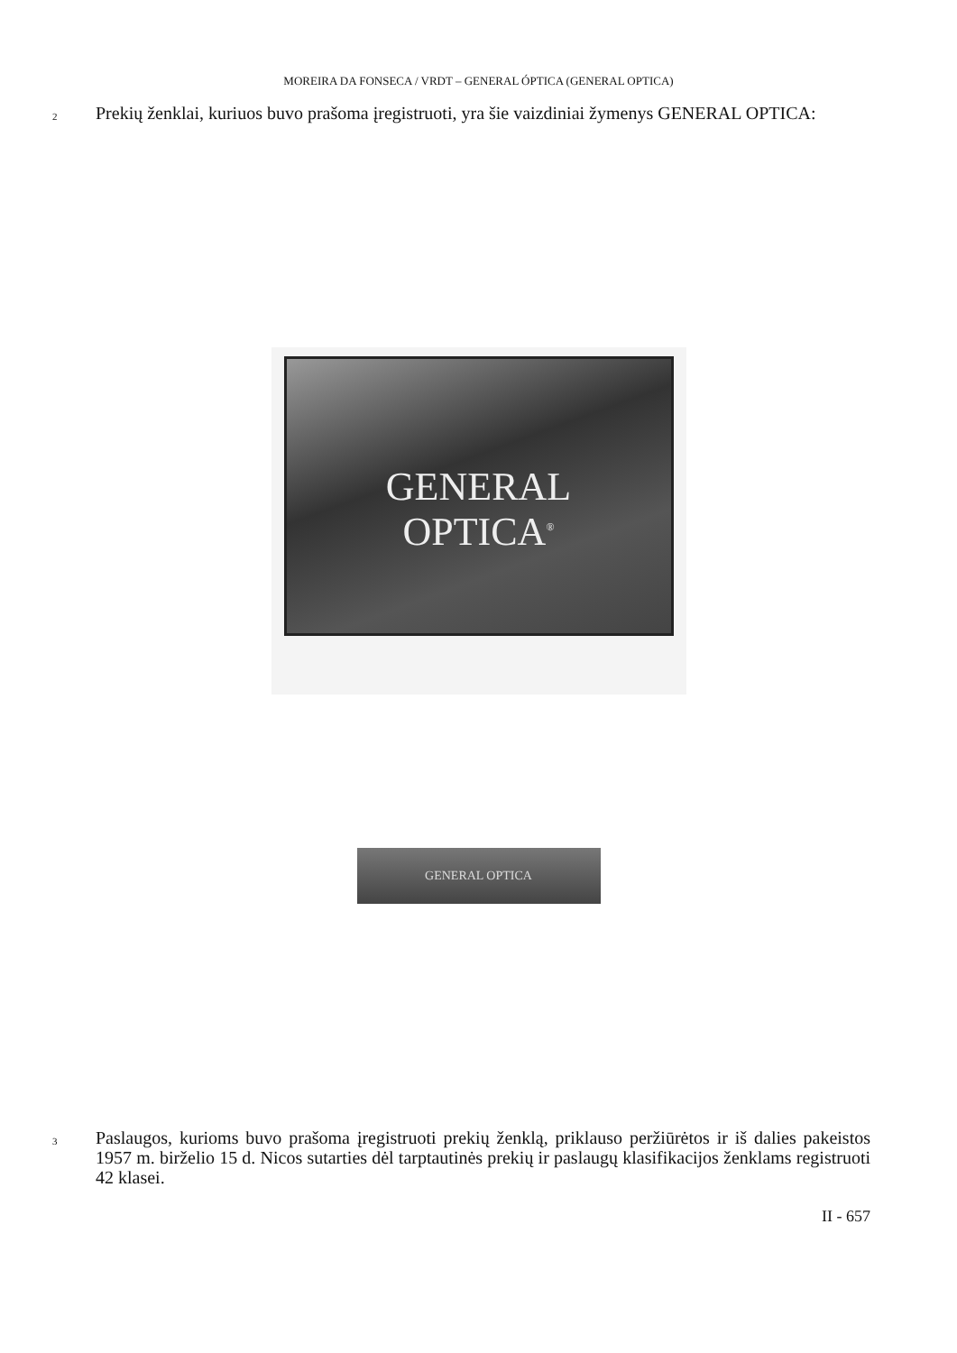MOREIRA DA FONSECA / VRDT – GENERAL ÓPTICA (GENERAL OPTICA)
2
Prekių ženklai, kuriuos buvo prašoma įregistruoti, yra šie vaizdiniai žymenys GENERAL OPTICA:
GENERAL
OPTICA<sup>®</sup>
GENERAL OPTICA
3
Paslaugos, kurioms buvo prašoma įregistruoti prekių ženklą, priklauso peržiūrėtos ir iš dalies pakeistos 1957 m. birželio 15 d. Nicos sutarties dėl tarptautinės prekių ir paslaugų klasifikacijos ženklams registruoti 42 klasei.
II - 657